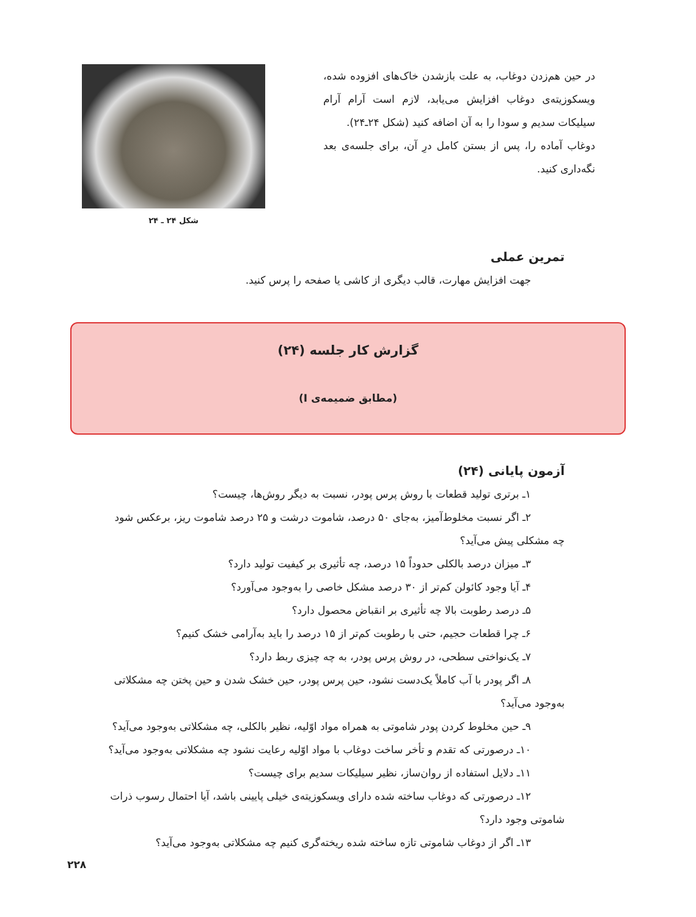در حین هم‌زدن دوغاب، به علت بازشدن خاک‌های افزوده شده، ویسکوزیته‌ی دوغاب افزایش می‌یابد، لازم است آرام آرام سیلیکات سدیم و سودا را به آن اضافه کنید (شکل ۲۴ـ۲۴).
دوغاب آماده را، پس از بستن کامل درِ آن، برای جلسه‌ی بعد نگه‌داری کنید.
شکل ۲۴ ـ ۲۴
تمرین عملی
جهت افزایش مهارت، قالب دیگری از کاشی یا صفحه را پرس کنید.
گزارش کار جلسه (۲۴)
(مطابق ضمیمه‌ی I)
آزمون پایانی (۲۴)
۱ـ برتری تولید قطعات با روش پرس پودر، نسبت به دیگر روش‌ها، چیست؟
۲ـ اگر نسبت مخلوط‌آمیز، به‌جای ۵۰ درصد، شاموت درشت و ۲۵ درصد شاموت ریز، برعکس شود چه مشکلی پیش می‌آید؟
۳ـ میزان درصد بالکلی حدوداً ۱۵ درصد، چه تأثیری بر کیفیت تولید دارد؟
۴ـ آیا وجود کائولن کم‌تر از ۳۰ درصد مشکل خاصی را به‌وجود می‌آورد؟
۵ـ درصد رطوبت بالا چه تأثیری بر انقباض محصول دارد؟
۶ـ چرا قطعات حجیم، حتی با رطوبت کم‌تر از ۱۵ درصد را باید به‌آرامی خشک کنیم؟
۷ـ یک‌نواختی سطحی، در روش پرس پودر، به چه چیزی ربط دارد؟
۸ـ اگر پودر با آب کاملاً یک‌دست نشود، حین پرس پودر، حین خشک شدن و حین پختن چه مشکلاتی به‌وجود می‌آید؟
۹ـ حین مخلوط کردن پودر شاموتی به همراه مواد اوّلیه، نظیر بالکلی، چه مشکلاتی به‌وجود می‌آید؟
۱۰ـ درصورتی که تقدم و تأخر ساخت دوغاب با مواد اوّلیه رعایت نشود چه مشکلاتی به‌وجود می‌آید؟
۱۱ـ دلایل استفاده از روان‌ساز، نظیر سیلیکات سدیم برای چیست؟
۱۲ـ درصورتی که دوغاب ساخته شده دارای ویسکوزیته‌ی خیلی پایینی باشد، آیا احتمال رسوب ذرات شاموتی وجود دارد؟
۱۳ـ اگر از دوغاب شاموتی تازه ساخته شده ریخته‌گری کنیم چه مشکلاتی به‌وجود می‌آید؟
۲۲۸